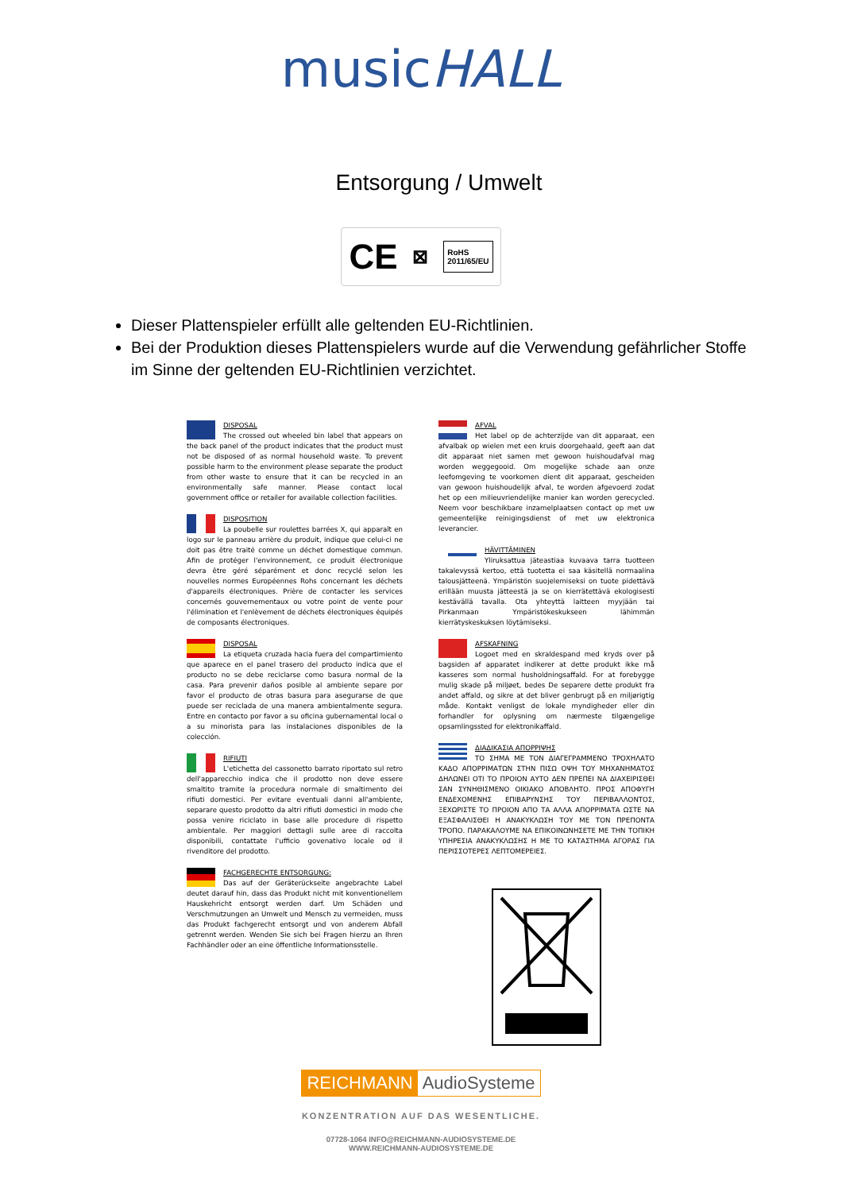musicHALL
Entsorgung / Umwelt
CE ⊠ RoHS
2011/65/EU
Dieser Plattenspieler erfüllt alle geltenden EU-Richtlinien.
Bei der Produktion dieses Plattenspielers wurde auf die Verwendung gefährlicher Stoffe im Sinne der geltenden EU-Richtlinien verzichtet.
DISPOSAL
The crossed out wheeled bin label that appears on the back panel of the product indicates that the product must not be disposed of as normal household waste. To prevent possible harm to the environment please separate the product from other waste to ensure that it can be recycled in an environmentally safe manner. Please contact local government office or retailer for available collection facilities.
DISPOSITION
La poubelle sur roulettes barrées X, qui apparaît en logo sur le panneau arrière du produit, indique que celui-ci ne doit pas être traité comme un déchet domestique commun. Afin de protéger l'environnement, ce produit électronique devra être géré séparément et donc recyclé selon les nouvelles normes Européennes Rohs concernant les déchets d'appareils électroniques. Prière de contacter les services concernés gouvernementaux ou votre point de vente pour l'élimination et l'enlèvement de déchets électroniques équipés de composants électroniques.
DISPOSAL
La etiqueta cruzada hacia fuera del compartimiento que aparece en el panel trasero del producto indica que el producto no se debe reciclarse como basura normal de la casa. Para prevenir daños posible al ambiente separe por favor el producto de otras basura para asegurarse de que puede ser reciclada de una manera ambientalmente segura. Entre en contacto por favor a su oficina gubernamental local o a su minorista para las instalaciones disponibles de la colección.
RIFIUTI
L'etichetta del cassonetto barrato riportato sul retro dell'apparecchio indica che il prodotto non deve essere smaltito tramite la procedura normale di smaltimento dei rifiuti domestici. Per evitare eventuali danni all'ambiente, separare questo prodotto da altri rifiuti domestici in modo che possa venire riciclato in base alle procedure di rispetto ambientale. Per maggiori dettagli sulle aree di raccolta disponibili, contattate l'ufficio govenativo locale od il rivenditore del prodotto.
FACHGERECHTE ENTSORGUNG:
Das auf der Geräterückseite angebrachte Label deutet darauf hin, dass das Produkt nicht mit konventionellem Hauskehricht entsorgt werden darf. Um Schäden und Verschmutzungen an Umwelt und Mensch zu vermeiden, muss das Produkt fachgerecht entsorgt und von anderem Abfall getrennt werden. Wenden Sie sich bei Fragen hierzu an Ihren Fachhändler oder an eine öffentliche Informationsstelle.
AFVAL
Het label op de achterzijde van dit apparaat, een afvalbak op wielen met een kruis doorgehaald, geeft aan dat dit apparaat niet samen met gewoon huishoudafval mag worden weggegooid. Om mogelijke schade aan onze leefomgeving te voorkomen dient dit apparaat, gescheiden van gewoon huishoudelijk afval, te worden afgevoerd zodat het op een milieuvriendelijke manier kan worden gerecycled. Neem voor beschikbare inzamelplaatsen contact op met uw gemeentelijke reinigingsdienst of met uw elektronica leverancier.
HÄVITTÄMINEN
Yliruksattua jäteastiaa kuvaava tarra tuotteen takalevyssä kertoo, että tuotetta ei saa käsitellä normaalina talousjätteenä. Ympäristön suojelemiseksi on tuote pidettävä erillään muusta jätteestä ja se on kierrätettävä ekologisesti kestävällä tavalla. Ota yhteyttä laitteen myyjään tai Pirkanmaan Ympäristökeskukseen lähimmän kierrätyskeskuksen löytämiseksi.
AFSKAFNING
Logoet med en skraldespand med kryds over på bagsiden af apparatet indikerer at dette produkt ikke må kasseres som normal husholdningsaffald. For at forebygge mulig skade på miljøet, bedes De separere dette produkt fra andet affald, og sikre at det bliver genbrugt på en miljørigtig måde. Kontakt venligst de lokale myndigheder eller din forhandler for oplysning om nærmeste tilgængelige opsamlingssted for elektronikaffald.
ΔΙΑΔΙΚΑΣΙΑ ΑΠΟΡΡΙΨΗΣ
ΤΟ ΣΗΜΑ ΜΕ ΤΟΝ ΔΙΑΓΕΓΡΑΜΜΕΝΟ ΤΡΟΧΗΛΑΤΟ ΚΑΔΟ ΑΠΟΡΡΙΜΑΤΩΝ ΣΤΗΝ ΠΙΣΩ ΟΨΗ ΤΟΥ ΜΗΧΑΝΗΜΑΤΟΣ ΔΗΛΩΝΕΙ ΟΤΙ ΤΟ ΠΡΟΙΟΝ ΑΥΤΟ ΔΕΝ ΠΡΕΠΕΙ ΝΑ ΔΙΑΧΕΙΡΙΣΘΕΙ ΣΑΝ ΣΥΝΗΘΙΣΜΕΝΟ ΟΙΚΙΑΚΟ ΑΠΟΒΛΗΤΟ. ΠΡΟΣ ΑΠΟΦΥΓΗ ΕΝΔΕΧΟΜΕΝΗΣ ΕΠΙΒΑΡΥΝΣΗΣ ΤΟΥ ΠΕΡΙΒΑΛΛΟΝΤΟΣ, ΞΕΧΩΡΙΣΤΕ ΤΟ ΠΡΟΙΟΝ ΑΠΟ ΤΑ ΑΛΛΑ ΑΠΟΡΡΙΜΑΤΑ ΩΣΤΕ ΝΑ ΕΞΑΣΦΑΛΙΣΘΕΙ Η ΑΝΑΚΥΚΛΩΣΗ ΤΟΥ ΜΕ ΤΟΝ ΠΡΕΠΟΝΤΑ ΤΡΟΠΟ. ΠΑΡΑΚΑΛΟΥΜΕ ΝΑ ΕΠΙΚΟΙΝΩΝΗΣΕΤΕ ΜΕ ΤΗΝ ΤΟΠΙΚΗ ΥΠΗΡΕΣΙΑ ΑΝΑΚΥΚΛΩΣΗΣ Η ΜΕ ΤΟ ΚΑΤΑΣΤΗΜΑ ΑΓΟΡΑΣ ΓΙΑ ΠΕΡΙΣΣΟΤΕΡΕΣ ΛΕΠΤΟΜΕΡΕΙΕΣ.
REICHMANN AudioSysteme
KONZENTRATION AUF DAS WESENTLICHE.
07728-1064 INFO@REICHMANN-AUDIOSYSTEME.DE
WWW.REICHMANN-AUDIOSYSTEME.DE